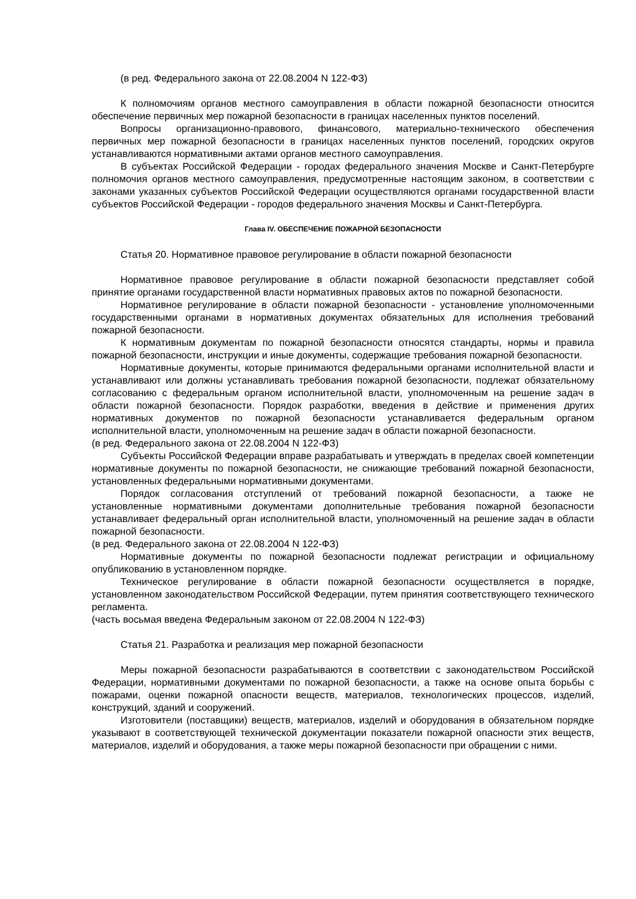(в ред. Федерального закона от 22.08.2004 N 122-ФЗ)
К полномочиям органов местного самоуправления в области пожарной безопасности относится обеспечение первичных мер пожарной безопасности в границах населенных пунктов поселений.
Вопросы организационно-правового, финансового, материально-технического обеспечения первичных мер пожарной безопасности в границах населенных пунктов поселений, городских округов устанавливаются нормативными актами органов местного самоуправления.
В субъектах Российской Федерации - городах федерального значения Москве и Санкт-Петербурге полномочия органов местного самоуправления, предусмотренные настоящим законом, в соответствии с законами указанных субъектов Российской Федерации осуществляются органами государственной власти субъектов Российской Федерации - городов федерального значения Москвы и Санкт-Петербурга.
Глава IV. ОБЕСПЕЧЕНИЕ ПОЖАРНОЙ БЕЗОПАСНОСТИ
Статья 20. Нормативное правовое регулирование в области пожарной безопасности
Нормативное правовое регулирование в области пожарной безопасности представляет собой принятие органами государственной власти нормативных правовых актов по пожарной безопасности.
Нормативное регулирование в области пожарной безопасности - установление уполномоченными государственными органами в нормативных документах обязательных для исполнения требований пожарной безопасности.
К нормативным документам по пожарной безопасности относятся стандарты, нормы и правила пожарной безопасности, инструкции и иные документы, содержащие требования пожарной безопасности.
Нормативные документы, которые принимаются федеральными органами исполнительной власти и устанавливают или должны устанавливать требования пожарной безопасности, подлежат обязательному согласованию с федеральным органом исполнительной власти, уполномоченным на решение задач в области пожарной безопасности. Порядок разработки, введения в действие и применения других нормативных документов по пожарной безопасности устанавливается федеральным органом исполнительной власти, уполномоченным на решение задач в области пожарной безопасности.
(в ред. Федерального закона от 22.08.2004 N 122-ФЗ)
Субъекты Российской Федерации вправе разрабатывать и утверждать в пределах своей компетенции нормативные документы по пожарной безопасности, не снижающие требований пожарной безопасности, установленных федеральными нормативными документами.
Порядок согласования отступлений от требований пожарной безопасности, а также не установленные нормативными документами дополнительные требования пожарной безопасности устанавливает федеральный орган исполнительной власти, уполномоченный на решение задач в области пожарной безопасности.
(в ред. Федерального закона от 22.08.2004 N 122-ФЗ)
Нормативные документы по пожарной безопасности подлежат регистрации и официальному опубликованию в установленном порядке.
Техническое регулирование в области пожарной безопасности осуществляется в порядке, установленном законодательством Российской Федерации, путем принятия соответствующего технического регламента.
(часть восьмая введена Федеральным законом от 22.08.2004 N 122-ФЗ)
Статья 21. Разработка и реализация мер пожарной безопасности
Меры пожарной безопасности разрабатываются в соответствии с законодательством Российской Федерации, нормативными документами по пожарной безопасности, а также на основе опыта борьбы с пожарами, оценки пожарной опасности веществ, материалов, технологических процессов, изделий, конструкций, зданий и сооружений.
Изготовители (поставщики) веществ, материалов, изделий и оборудования в обязательном порядке указывают в соответствующей технической документации показатели пожарной опасности этих веществ, материалов, изделий и оборудования, а также меры пожарной безопасности при обращении с ними.